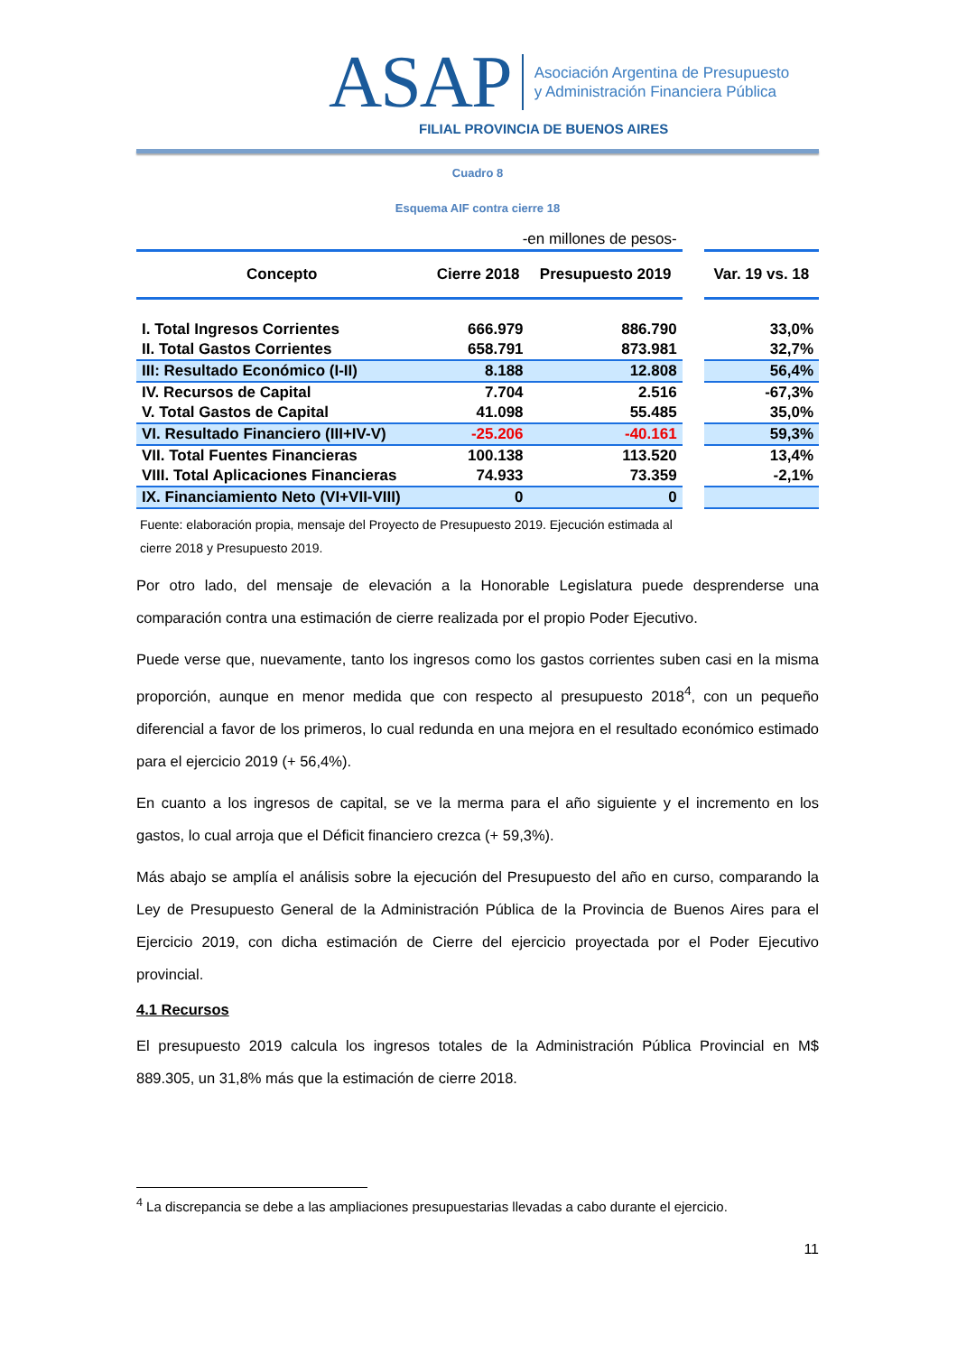ASAP Asociación Argentina de Presupuesto
y Administración Financiera Pública
FILIAL PROVINCIA DE BUENOS AIRES
Cuadro 8
Esquema AIF contra cierre 18
| -en millones de pesos- | | | | |
| Concepto | Cierre 2018 | Presupuesto 2019 | | Var. 19 vs. 18 |
| I. Total Ingresos Corrientes | 666.979 | 886.790 | | 33,0% |
| II. Total Gastos Corrientes | 658.791 | 873.981 | | 32,7% |
| III: Resultado Económico (I-II) | 8.188 | 12.808 | | 56,4% |
| IV. Recursos de Capital | 7.704 | 2.516 | | -67,3% |
| V. Total Gastos de Capital | 41.098 | 55.485 | | 35,0% |
| VI. Resultado Financiero (III+IV-V) | -25.206 | -40.161 | | 59,3% |
| VII. Total Fuentes Financieras | 100.138 | 113.520 | | 13,4% |
| VIII. Total Aplicaciones Financieras | 74.933 | 73.359 | | -2,1% |
| IX. Financiamiento Neto (VI+VII-VIII) | 0 | 0 | | |
Fuente: elaboración propia, mensaje del Proyecto de Presupuesto 2019. Ejecución estimada al
cierre 2018 y Presupuesto 2019.
Por otro lado, del mensaje de elevación a la Honorable Legislatura puede desprenderse una comparación contra una estimación de cierre realizada por el propio Poder Ejecutivo.
Puede verse que, nuevamente, tanto los ingresos como los gastos corrientes suben casi en la misma proporción, aunque en menor medida que con respecto al presupuesto 2018<sup>4</sup>, con un pequeño diferencial a favor de los primeros, lo cual redunda en una mejora en el resultado económico estimado para el ejercicio 2019 (+ 56,4%).
En cuanto a los ingresos de capital, se ve la merma para el año siguiente y el incremento en los gastos, lo cual arroja que el Déficit financiero crezca (+ 59,3%).
Más abajo se amplía el análisis sobre la ejecución del Presupuesto del año en curso, comparando la Ley de Presupuesto General de la Administración Pública de la Provincia de Buenos Aires para el Ejercicio 2019, con dicha estimación de Cierre del ejercicio proyectada por el Poder Ejecutivo provincial.
4.1 Recursos
El presupuesto 2019 calcula los ingresos totales de la Administración Pública Provincial en M$ 889.305, un 31,8% más que la estimación de cierre 2018.
<sup>4</sup> La discrepancia se debe a las ampliaciones presupuestarias llevadas a cabo durante el ejercicio.
11